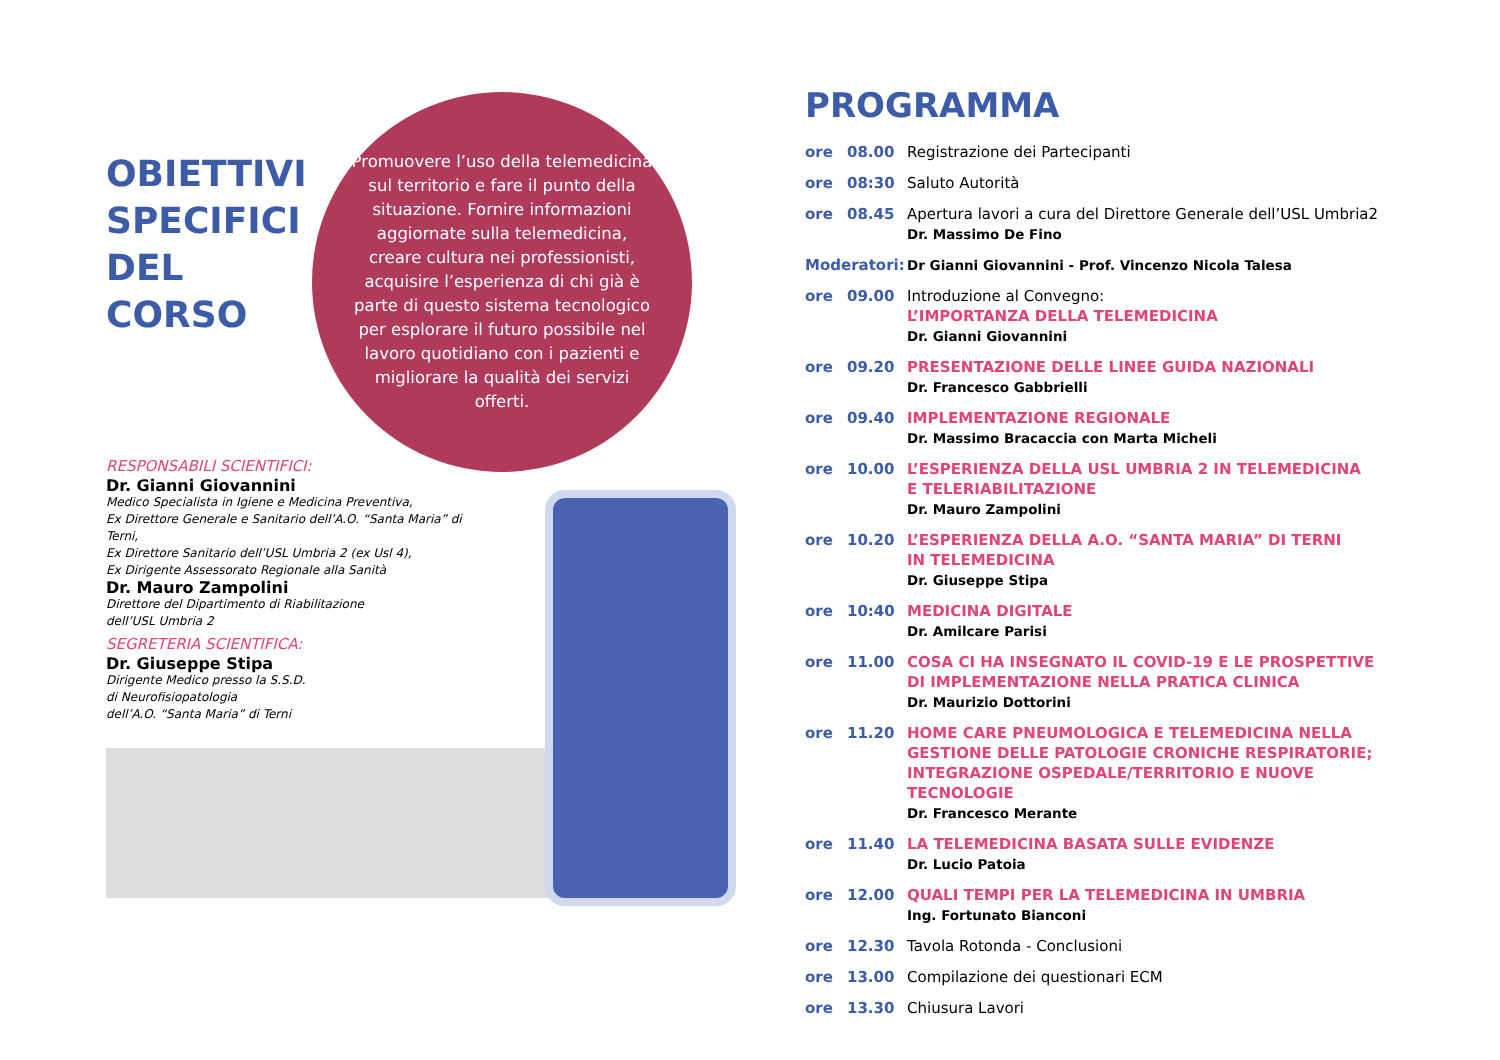OBIETTIVI SPECIFICI DEL CORSO
Promuovere l’uso della telemedicina sul territorio e fare il punto della situazione. Fornire informazioni aggiornate sulla telemedicina, creare cultura nei professionisti, acquisire l’esperienza di chi già è parte di questo sistema tecnologico per esplorare il futuro possibile nel lavoro quotidiano con i pazienti e migliorare la qualità dei servizi offerti.
RESPONSABILI SCIENTIFICI:
Dr. Gianni Giovannini
Medico Specialista in Igiene e Medicina Preventiva,
Ex Direttore Generale e Sanitario dell’A.O. “Santa Maria” di Terni,
Ex Direttore Sanitario dell’USL Umbria 2 (ex Usl 4),
Ex Dirigente Assessorato Regionale alla Sanità
Dr. Mauro Zampolini
Direttore del Dipartimento di Riabilitazione
dell’USL Umbria 2
SEGRETERIA SCIENTIFICA:
Dr. Giuseppe Stipa
Dirigente Medico presso la S.S.D.
di Neurofisiopatologia
dell’A.O. “Santa Maria” di Terni
PROGRAMMA
| ore | 08.00 | Registrazione dei Partecipanti |
| ore | 08:30 | Saluto Autorità |
| ore | 08.45 | Apertura lavori a cura del Direttore Generale dell’USL Umbria2 Dr. Massimo De Fino |
| Moderatori: | | Dr Gianni Giovannini - Prof. Vincenzo Nicola Talesa |
| ore | 09.00 | Introduzione al Convegno: L’IMPORTANZA DELLA TELEMEDICINA Dr. Gianni Giovannini |
| ore | 09.20 | PRESENTAZIONE DELLE LINEE GUIDA NAZIONALI Dr. Francesco Gabbrielli |
| ore | 09.40 | IMPLEMENTAZIONE REGIONALE Dr. Massimo Bracaccia con Marta Micheli |
| ore | 10.00 | L’ESPERIENZA DELLA USL UMBRIA 2 IN TELEMEDICINA E TELERIABILITAZIONE Dr. Mauro Zampolini |
| ore | 10.20 | L’ESPERIENZA DELLA A.O. “SANTA MARIA” DI TERNI IN TELEMEDICINA Dr. Giuseppe Stipa |
| ore | 10:40 | MEDICINA DIGITALE Dr. Amilcare Parisi |
| ore | 11.00 | COSA CI HA INSEGNATO IL COVID-19 E LE PROSPETTIVE DI IMPLEMENTAZIONE NELLA PRATICA CLINICA Dr. Maurizio Dottorini |
| ore | 11.20 | HOME CARE PNEUMOLOGICA E TELEMEDICINA NELLA GESTIONE DELLE PATOLOGIE CRONICHE RESPIRATORIE; INTEGRAZIONE OSPEDALE/TERRITORIO E NUOVE TECNOLOGIE Dr. Francesco Merante |
| ore | 11.40 | LA TELEMEDICINA BASATA SULLE EVIDENZE Dr. Lucio Patoia |
| ore | 12.00 | QUALI TEMPI PER LA TELEMEDICINA IN UMBRIA Ing. Fortunato Bianconi |
| ore | 12.30 | Tavola Rotonda - Conclusioni |
| ore | 13.00 | Compilazione dei questionari ECM |
| ore | 13.30 | Chiusura Lavori |